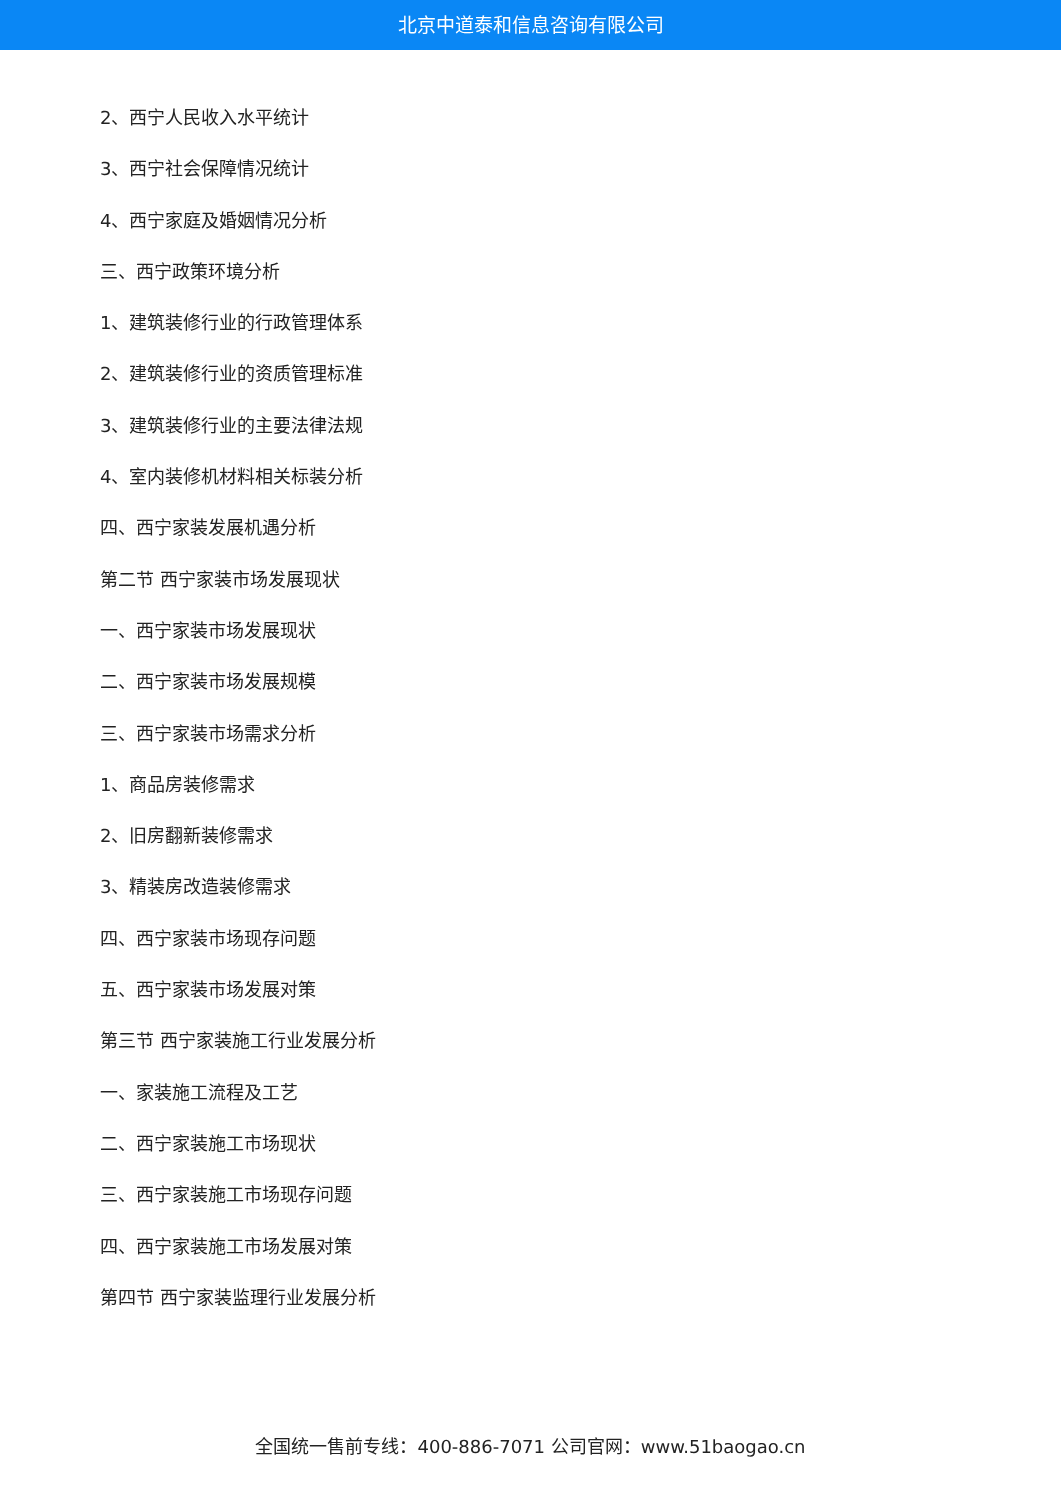北京中道泰和信息咨询有限公司
2、西宁人民收入水平统计
3、西宁社会保障情况统计
4、西宁家庭及婚姻情况分析
三、西宁政策环境分析
1、建筑装修行业的行政管理体系
2、建筑装修行业的资质管理标准
3、建筑装修行业的主要法律法规
4、室内装修机材料相关标装分析
四、西宁家装发展机遇分析
第二节 西宁家装市场发展现状
一、西宁家装市场发展现状
二、西宁家装市场发展规模
三、西宁家装市场需求分析
1、商品房装修需求
2、旧房翻新装修需求
3、精装房改造装修需求
四、西宁家装市场现存问题
五、西宁家装市场发展对策
第三节 西宁家装施工行业发展分析
一、家装施工流程及工艺
二、西宁家装施工市场现状
三、西宁家装施工市场现存问题
四、西宁家装施工市场发展对策
第四节 西宁家装监理行业发展分析
全国统一售前专线：400-886-7071 公司官网：www.51baogao.cn